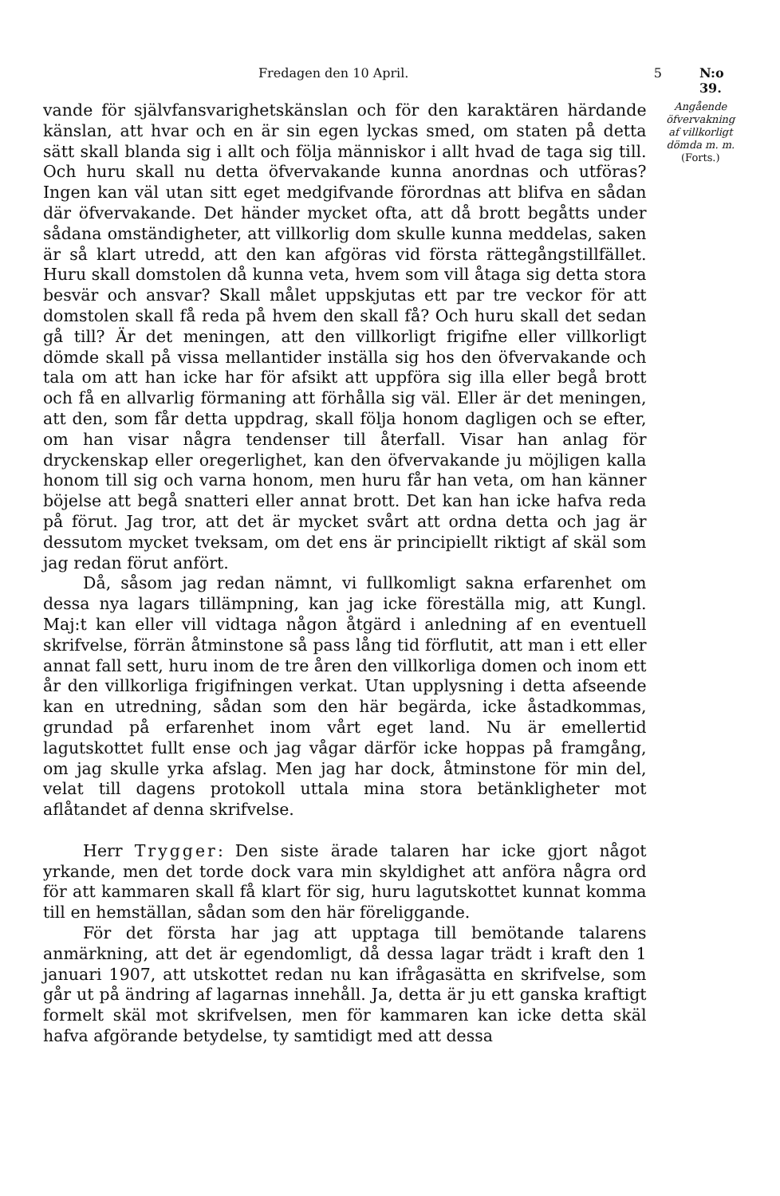Fredagen den 10 April. 5 N:o 39.
vande för självfansvarighetskänslan och för den karaktären härdande känslan, att hvar och en är sin egen lyckas smed, om staten på detta sätt skall blanda sig i allt och följa människor i allt hvad de taga sig till. Och huru skall nu detta öfvervakande kunna anordnas och utföras? Ingen kan väl utan sitt eget medgifvande förordnas att blifva en sådan där öfvervakande. Det händer mycket ofta, att då brott begåtts under sådana omständigheter, att villkorlig dom skulle kunna meddelas, saken är så klart utredd, att den kan afgöras vid första rättegångstillfället. Huru skall domstolen då kunna veta, hvem som vill åtaga sig detta stora besvär och ansvar? Skall målet uppskjutas ett par tre veckor för att domstolen skall få reda på hvem den skall få? Och huru skall det sedan gå till? Är det meningen, att den villkorligt frigifne eller villkorligt dömde skall på vissa mellantider inställa sig hos den öfvervakande och tala om att han icke har för afsikt att uppföra sig illa eller begå brott och få en allvarlig förmaning att förhålla sig väl. Eller är det meningen, att den, som får detta uppdrag, skall följa honom dagligen och se efter, om han visar några tendenser till återfall. Visar han anlag för dryckenskap eller oregerlighet, kan den öfvervakande ju möjligen kalla honom till sig och varna honom, men huru får han veta, om han känner böjelse att begå snatteri eller annat brott. Det kan han icke hafva reda på förut. Jag tror, att det är mycket svårt att ordna detta och jag är dessutom mycket tveksam, om det ens är principiellt riktigt af skäl som jag redan förut anfört.
Då, såsom jag redan nämnt, vi fullkomligt sakna erfarenhet om dessa nya lagars tillämpning, kan jag icke föreställa mig, att Kungl. Maj:t kan eller vill vidtaga någon åtgärd i anledning af en eventuell skrifvelse, förrän åtminstone så pass lång tid förflutit, att man i ett eller annat fall sett, huru inom de tre åren den villkorliga domen och inom ett år den villkorliga frigifningen verkat. Utan upplysning i detta afseende kan en utredning, sådan som den här begärda, icke åstadkommas, grundad på erfarenhet inom vårt eget land. Nu är emellertid lagutskottet fullt ense och jag vågar därför icke hoppas på framgång, om jag skulle yrka afslag. Men jag har dock, åtminstone för min del, velat till dagens protokoll uttala mina stora betänkligheter mot aflåtandet af denna skrifvelse.
Herr Trygger: Den siste ärade talaren har icke gjort något yrkande, men det torde dock vara min skyldighet att anföra några ord för att kammaren skall få klart för sig, huru lagutskottet kunnat komma till en hemställan, sådan som den här föreliggande.
För det första har jag att upptaga till bemötande talarens anmärkning, att det är egendomligt, då dessa lagar trädt i kraft den 1 januari 1907, att utskottet redan nu kan ifrågasätta en skrifvelse, som går ut på ändring af lagarnas innehåll. Ja, detta är ju ett ganska kraftigt formelt skäl mot skrifvelsen, men för kammaren kan icke detta skäl hafva afgörande betydelse, ty samtidigt med att dessa
Angående
öfvervakning
af villkorligt
dömda m. m.
(Forts.)